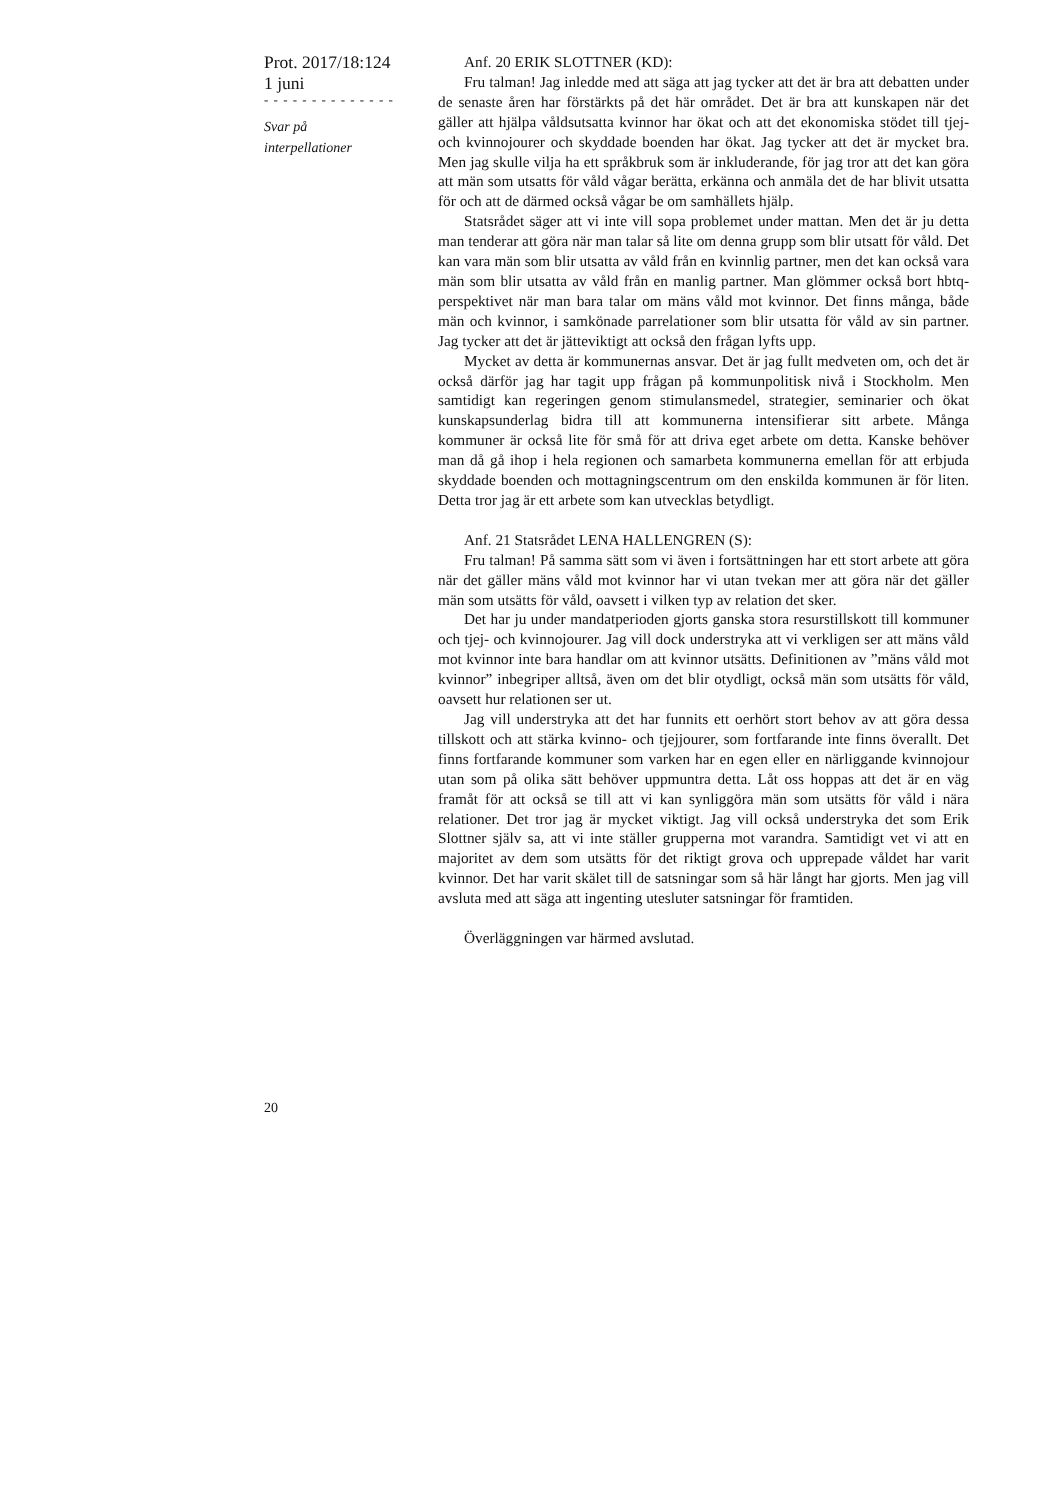Prot. 2017/18:124
1 juni
- - - - - - - - - - - - - -
Svar på
interpellationer
Anf. 20 ERIK SLOTTNER (KD):
Fru talman! Jag inledde med att säga att jag tycker att det är bra att debatten under de senaste åren har förstärkts på det här området. Det är bra att kunskapen när det gäller att hjälpa våldsutsatta kvinnor har ökat och att det ekonomiska stödet till tjej- och kvinnojourer och skyddade boenden har ökat. Jag tycker att det är mycket bra. Men jag skulle vilja ha ett språk­bruk som är inkluderande, för jag tror att det kan göra att män som utsatts för våld vågar berätta, erkänna och anmäla det de har blivit utsatta för och att de därmed också vågar be om samhällets hjälp.
Statsrådet säger att vi inte vill sopa problemet under mattan. Men det är ju detta man tenderar att göra när man talar så lite om denna grupp som blir utsatt för våld. Det kan vara män som blir utsatta av våld från en kvinn­lig partner, men det kan också vara män som blir utsatta av våld från en manlig partner. Man glömmer också bort hbtq-perspektivet när man bara talar om mäns våld mot kvinnor. Det finns många, både män och kvinnor, i samkönade parrelationer som blir utsatta för våld av sin partner. Jag tycker att det är jätteviktigt att också den frågan lyfts upp.
Mycket av detta är kommunernas ansvar. Det är jag fullt medveten om, och det är också därför jag har tagit upp frågan på kommunpolitisk nivå i Stockholm. Men samtidigt kan regeringen genom stimulansmedel, strate­gier, seminarier och ökat kunskapsunderlag bidra till att kommunerna in­tensifierar sitt arbete. Många kommuner är också lite för små för att driva eget arbete om detta. Kanske behöver man då gå ihop i hela regionen och samarbeta kommunerna emellan för att erbjuda skyddade boenden och mottagningscentrum om den enskilda kommunen är för liten. Detta tror jag är ett arbete som kan utvecklas betydligt.
Anf. 21 Statsrådet LENA HALLENGREN (S):
Fru talman! På samma sätt som vi även i fortsättningen har ett stort arbete att göra när det gäller mäns våld mot kvinnor har vi utan tvekan mer att göra när det gäller män som utsätts för våld, oavsett i vilken typ av relation det sker.
Det har ju under mandatperioden gjorts ganska stora resurstillskott till kommuner och tjej- och kvinnojourer. Jag vill dock understryka att vi verkligen ser att mäns våld mot kvinnor inte bara handlar om att kvinnor utsätts. Definitionen av ”mäns våld mot kvinnor” inbegriper alltså, även om det blir otydligt, också män som utsätts för våld, oavsett hur relationen ser ut.
Jag vill understryka att det har funnits ett oerhört stort behov av att göra dessa tillskott och att stärka kvinno- och tjejjourer, som fortfarande inte finns överallt. Det finns fortfarande kommuner som varken har en egen eller en närliggande kvinnojour utan som på olika sätt behöver uppmuntra detta. Låt oss hoppas att det är en väg framåt för att också se till att vi kan synliggöra män som utsätts för våld i nära relationer. Det tror jag är mycket viktigt. Jag vill också understryka det som Erik Slottner själv sa, att vi inte ställer grupperna mot varandra. Samtidigt vet vi att en majoritet av dem som utsätts för det riktigt grova och upprepade våldet har varit kvinnor. Det har varit skälet till de satsningar som så här långt har gjorts. Men jag vill avsluta med att säga att ingenting utesluter satsningar för framtiden.
Överläggningen var härmed avslutad.
20